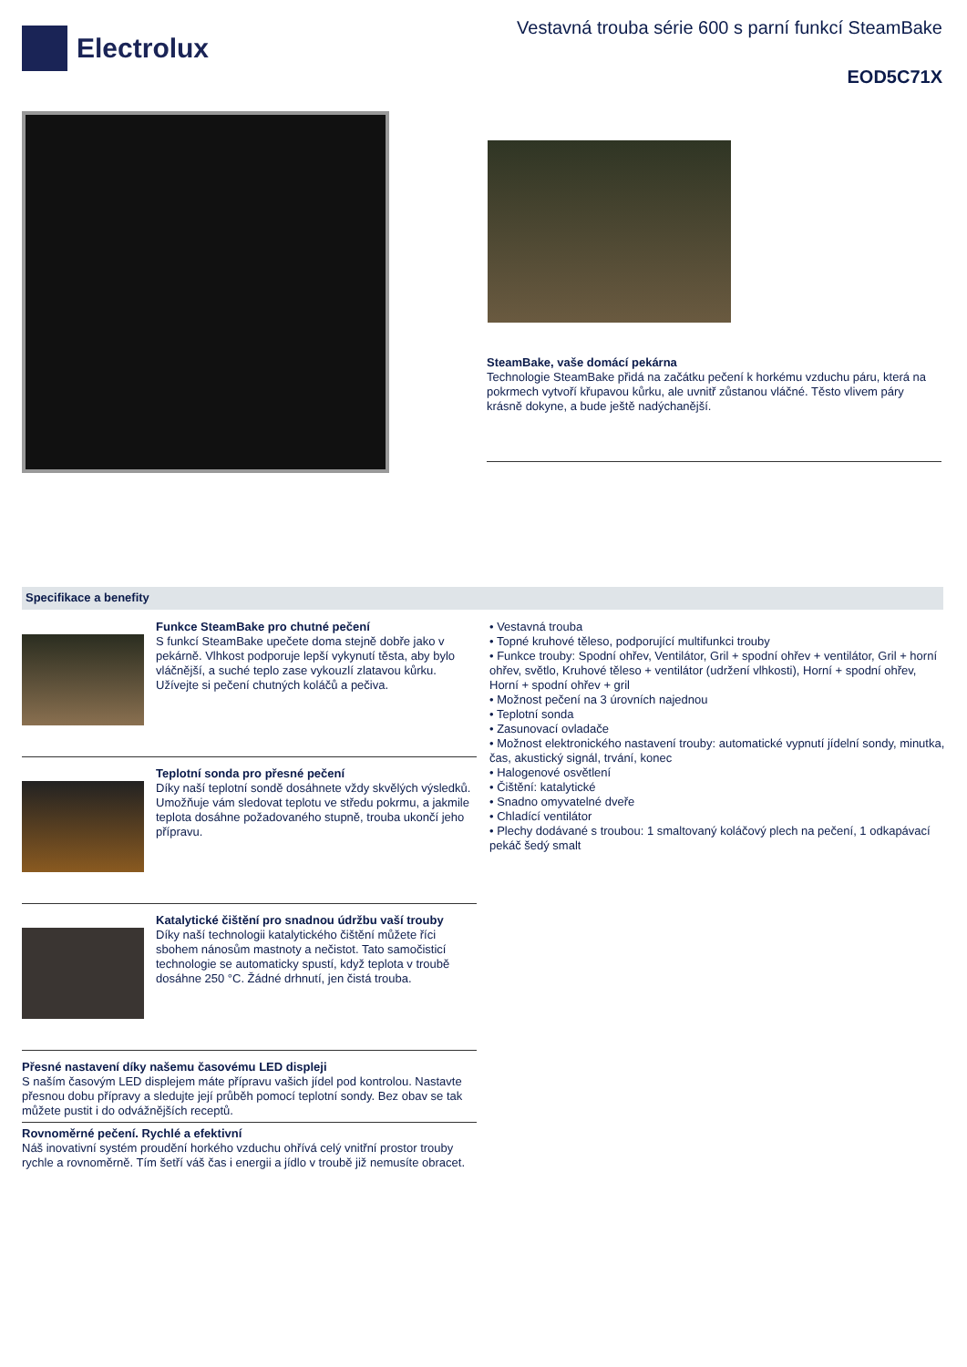Electrolux
Vestavná trouba série 600 s parní funkcí SteamBake
EOD5C71X
SteamBake, vaše domácí pekárna
Technologie SteamBake přidá na začátku pečení k horkému vzduchu páru, která na pokrmech vytvoří křupavou kůrku, ale uvnitř zůstanou vláčné. Těsto vlivem páry krásně dokyne, a bude ještě nadýchanější.
Specifikace a benefity
Funkce SteamBake pro chutné pečení
S funkcí SteamBake upečete doma stejně dobře jako v pekárně. Vlhkost podporuje lepší vykynutí těsta, aby bylo vláčnější, a suché teplo zase vykouzlí zlatavou kůrku. Užívejte si pečení chutných koláčů a pečiva.
Teplotní sonda pro přesné pečení
Díky naší teplotní sondě dosáhnete vždy skvělých výsledků. Umožňuje vám sledovat teplotu ve středu pokrmu, a jakmile teplota dosáhne požadovaného stupně, trouba ukončí jeho přípravu.
Katalytické čištění pro snadnou údržbu vaší trouby
Díky naší technologii katalytického čištění můžete říci sbohem nánosům mastnoty a nečistot. Tato samočisticí technologie se automaticky spustí, když teplota v troubě dosáhne 250 °C. Žádné drhnutí, jen čistá trouba.
Přesné nastavení díky našemu časovému LED displeji
S naším časovým LED displejem máte přípravu vašich jídel pod kontrolou. Nastavte přesnou dobu přípravy a sledujte její průběh pomocí teplotní sondy. Bez obav se tak můžete pustit i do odvážnějších receptů.
Rovnoměrné pečení. Rychlé a efektivní
Náš inovativní systém proudění horkého vzduchu ohřívá celý vnitřní prostor trouby rychle a rovnoměrně. Tím šetří váš čas i energii a jídlo v troubě již nemusíte obracet.
• Vestavná trouba
• Topné kruhové těleso, podporující multifunkci trouby
• Funkce trouby: Spodní ohřev, Ventilátor, Gril + spodní ohřev + ventilátor, Gril + horní ohřev, světlo, Kruhové těleso + ventilátor (udržení vlhkosti), Horní + spodní ohřev, Horní + spodní ohřev + gril
• Možnost pečení na 3 úrovních najednou
• Teplotní sonda
• Zasunovací ovladače
• Možnost elektronického nastavení trouby: automatické vypnutí jídelní sondy, minutka, čas, akustický signál, trvání, konec
• Halogenové osvětlení
• Čištění: katalytické
• Snadno omyvatelné dveře
• Chladící ventilátor
• Plechy dodávané s troubou: 1 smaltovaný koláčový plech na pečení, 1 odkapávací pekáč šedý smalt